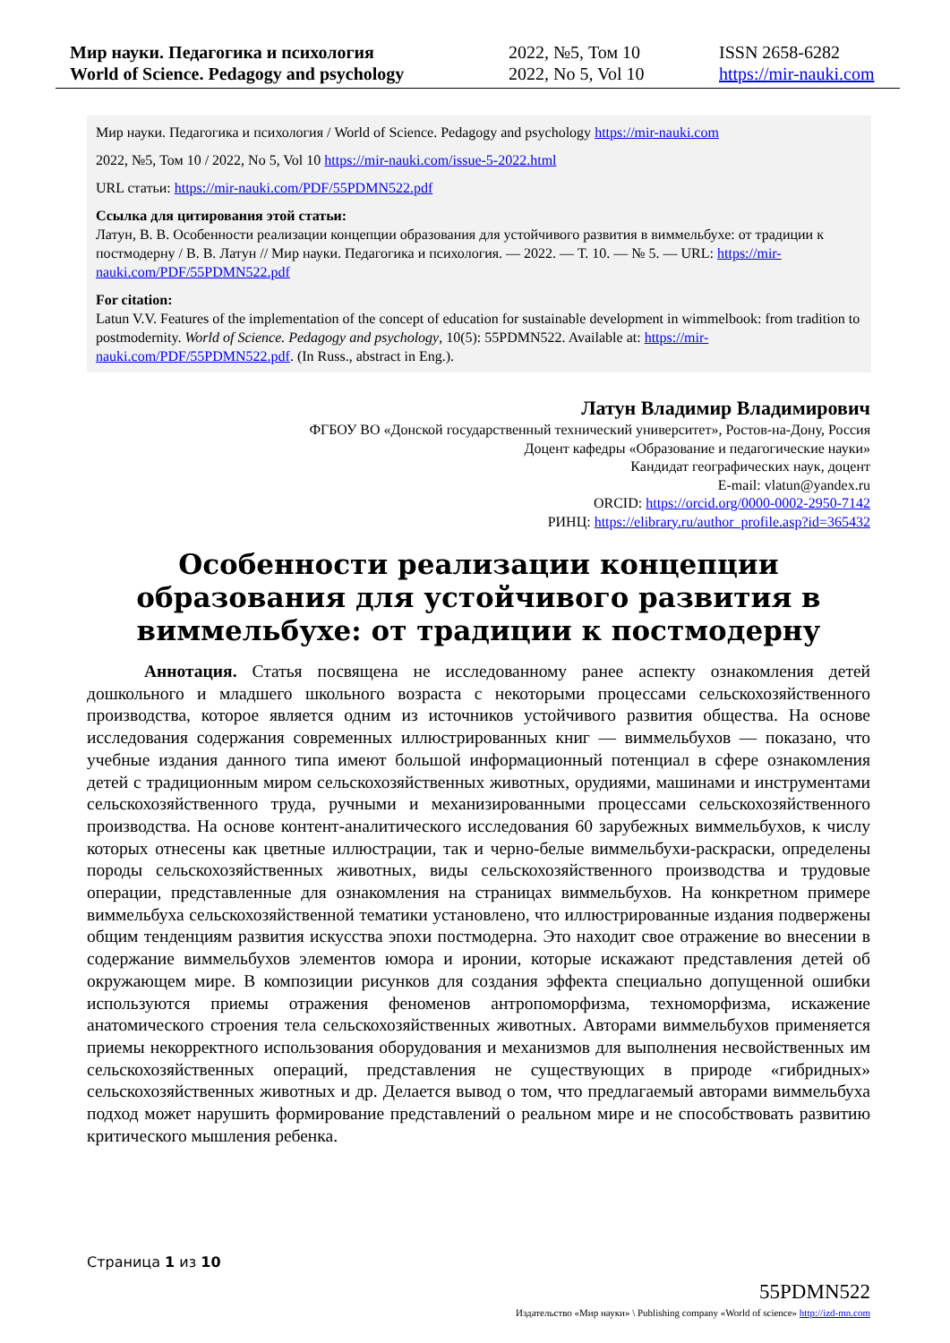Мир науки. Педагогика и психология
World of Science. Pedagogy and psychology
2022, №5, Том 10
2022, No 5, Vol 10
ISSN 2658-6282
https://mir-nauki.com
Мир науки. Педагогика и психология / World of Science. Pedagogy and psychology https://mir-nauki.com
2022, №5, Том 10 / 2022, No 5, Vol 10 https://mir-nauki.com/issue-5-2022.html
URL статьи: https://mir-nauki.com/PDF/55PDMN522.pdf
Ссылка для цитирования этой статьи:
Латун, В. В. Особенности реализации концепции образования для устойчивого развития в виммельбухе: от традиции к постмодерну / В. В. Латун // Мир науки. Педагогика и психология. — 2022. — Т. 10. — № 5. — URL: https://mir-nauki.com/PDF/55PDMN522.pdf
For citation:
Latun V.V. Features of the implementation of the concept of education for sustainable development in wimmelbook: from tradition to postmodernity. World of Science. Pedagogy and psychology, 10(5): 55PDMN522. Available at: https://mir-nauki.com/PDF/55PDMN522.pdf. (In Russ., abstract in Eng.).
Латун Владимир Владимирович
ФГБОУ ВО «Донской государственный технический университет», Ростов-на-Дону, Россия
Доцент кафедры «Образование и педагогические науки»
Кандидат географических наук, доцент
E-mail: vlatun@yandex.ru
ORCID: https://orcid.org/0000-0002-2950-7142
РИНЦ: https://elibrary.ru/author_profile.asp?id=365432
Особенности реализации концепции образования для устойчивого развития в виммельбухе: от традиции к постмодерну
Аннотация. Статья посвящена не исследованному ранее аспекту ознакомления детей дошкольного и младшего школьного возраста с некоторыми процессами сельскохозяйственного производства, которое является одним из источников устойчивого развития общества. На основе исследования содержания современных иллюстрированных книг — виммельбухов — показано, что учебные издания данного типа имеют большой информационный потенциал в сфере ознакомления детей с традиционным миром сельскохозяйственных животных, орудиями, машинами и инструментами сельскохозяйственного труда, ручными и механизированными процессами сельскохозяйственного производства. На основе контент-аналитического исследования 60 зарубежных виммельбухов, к числу которых отнесены как цветные иллюстрации, так и черно-белые виммельбухи-раскраски, определены породы сельскохозяйственных животных, виды сельскохозяйственного производства и трудовые операции, представленные для ознакомления на страницах виммельбухов. На конкретном примере виммельбуха сельскохозяйственной тематики установлено, что иллюстрированные издания подвержены общим тенденциям развития искусства эпохи постмодерна. Это находит свое отражение во внесении в содержание виммельбухов элементов юмора и иронии, которые искажают представления детей об окружающем мире. В композиции рисунков для создания эффекта специально допущенной ошибки используются приемы отражения феноменов антропоморфизма, техноморфизма, искажение анатомического строения тела сельскохозяйственных животных. Авторами виммельбухов применяется приемы некорректного использования оборудования и механизмов для выполнения несвойственных им сельскохозяйственных операций, представления не существующих в природе «гибридных» сельскохозяйственных животных и др. Делается вывод о том, что предлагаемый авторами виммельбуха подход может нарушить формирование представлений о реальном мире и не способствовать развитию критического мышления ребенка.
Страница 1 из 10
55PDMN522
Издательство «Мир науки» \ Publishing company «World of science» http://izd-mn.com